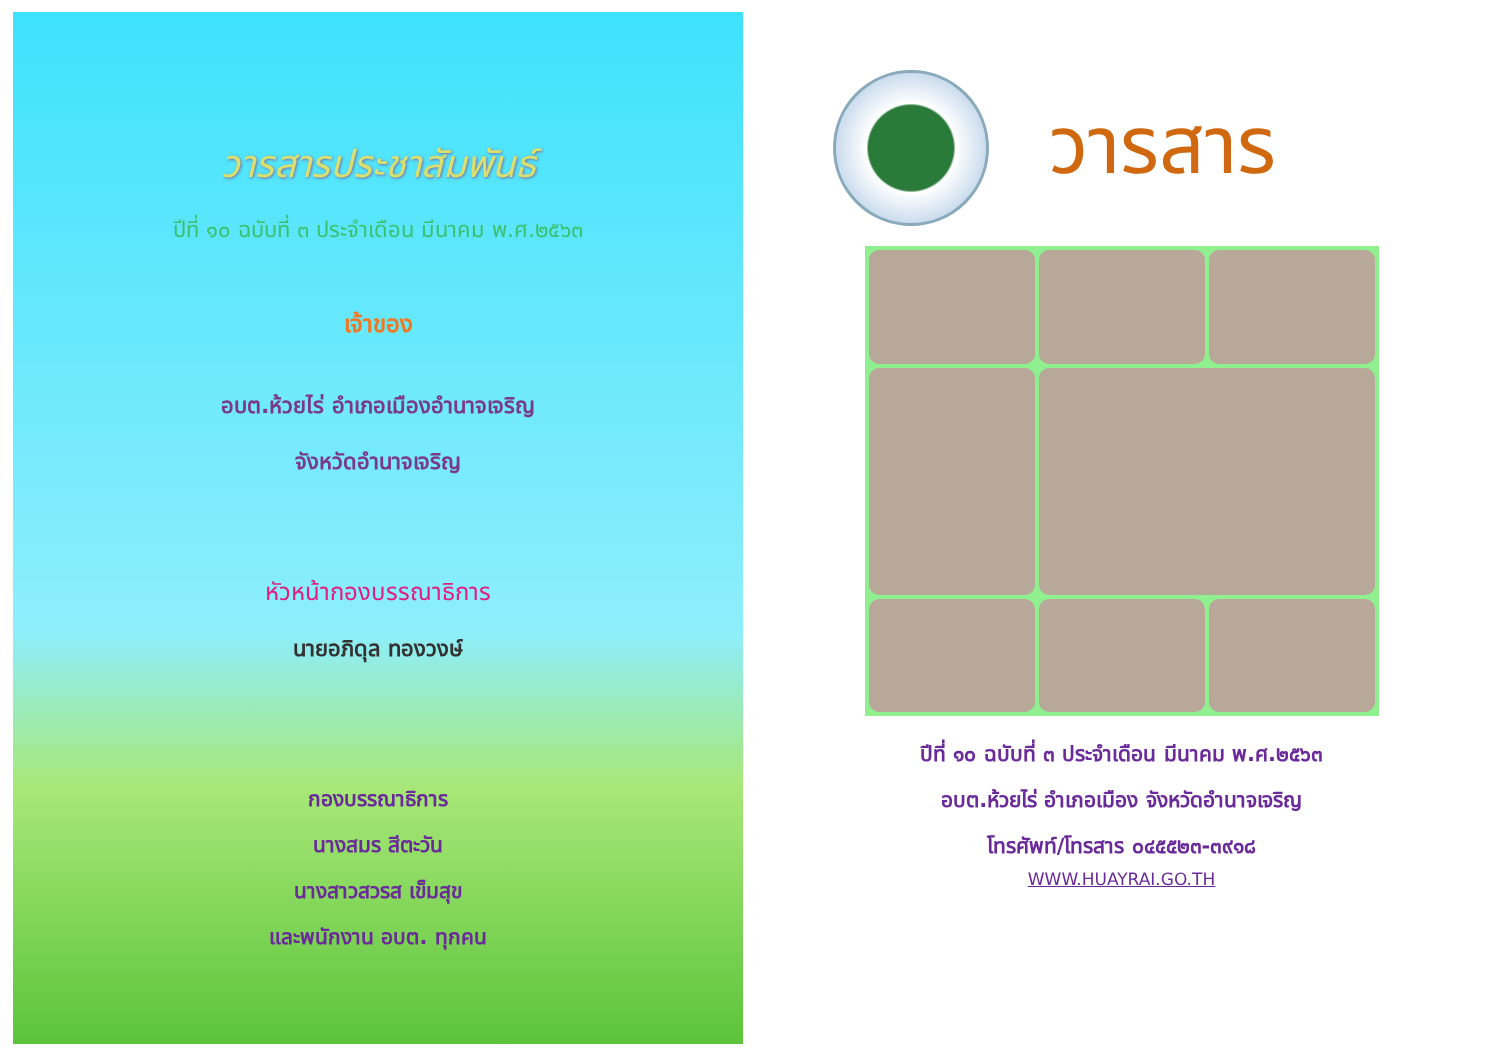วารสารประชาสัมพันธ์
ปีที่ ๑๐ ฉบับที่ ๓ ประจำเดือน มีนาคม พ.ศ.๒๕๖๓
เจ้าของ
อบต.ห้วยไร่ อำเภอเมืองอำนาจเจริญ
จังหวัดอำนาจเจริญ
หัวหน้ากองบรรณาธิการ
นายอภิดุล ทองวงษ์
กองบรรณาธิการ
นางสมร สีตะวัน
นางสาวสวรส เข็มสุข
และพนักงาน อบต. ทุกคน
วารสาร
ปีที่ ๑๐ ฉบับที่ ๓ ประจำเดือน มีนาคม พ.ศ.๒๕๖๓
อบต.ห้วยไร่ อำเภอเมือง จังหวัดอำนาจเจริญ
โทรศัพท์/โทรสาร ๐๔๕๕๒๓-๓๙๑๘
WWW.HUAYRAI.GO.TH